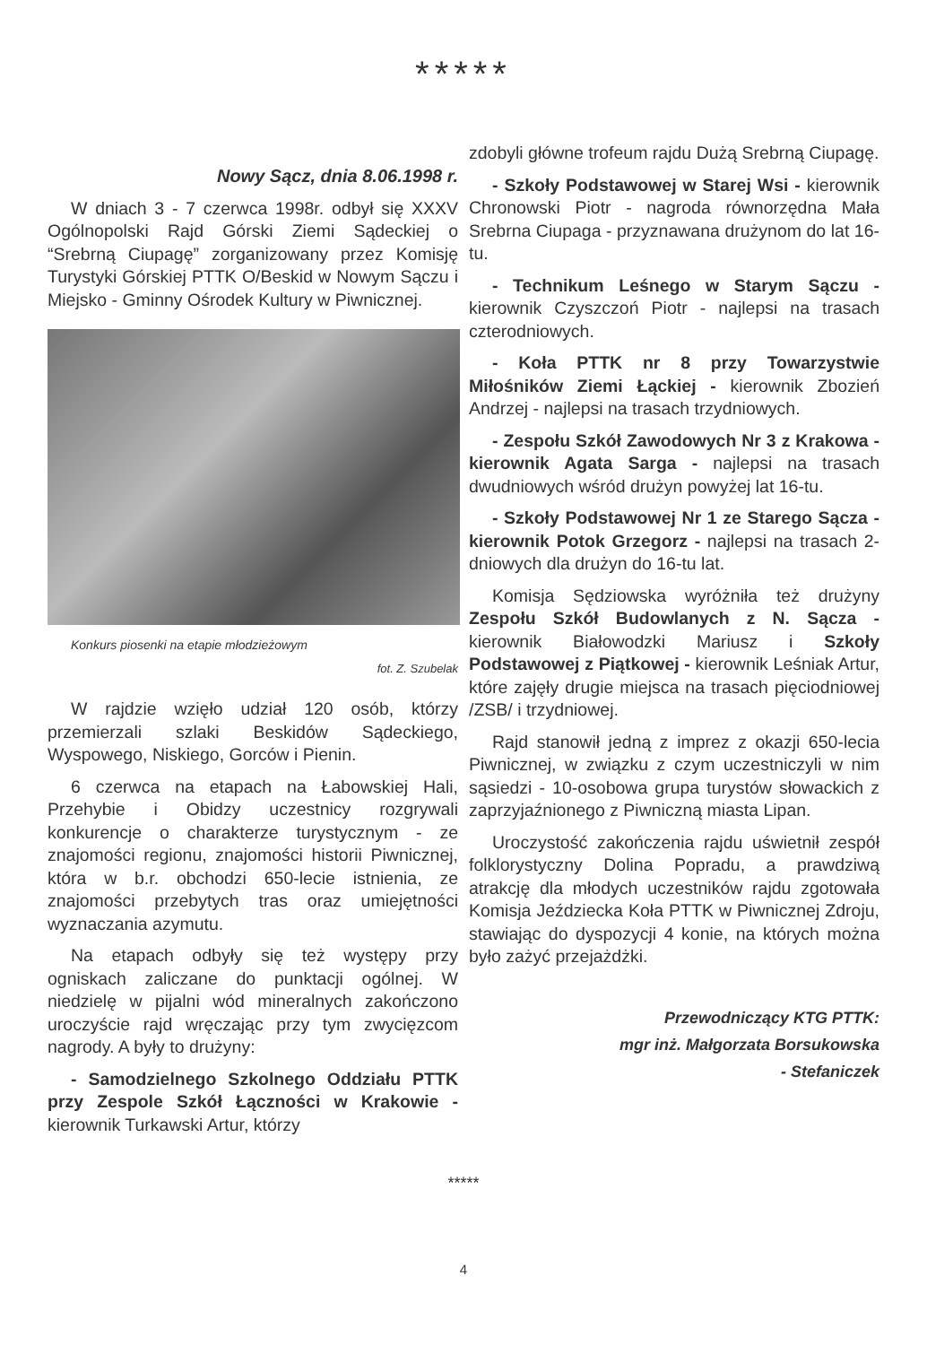*****
Nowy Sącz, dnia 8.06.1998 r.
W dniach 3 - 7 czerwca 1998r. odbył się XXXV Ogólnopolski Rajd Górski Ziemi Sądeckiej o “Srebrną Ciupagę” zorganizowany przez Komisję Turystyki Górskiej PTTK O/Beskid w Nowym Sączu i Miejsko - Gminny Ośrodek Kultury w Piwnicznej.
Konkurs piosenki na etapie młodzieżowym
fot. Z. Szubelak
W rajdzie wzięło udział 120 osób, którzy przemierzali szlaki Beskidów Sądeckiego, Wyspowego, Niskiego, Gorców i Pienin.
6 czerwca na etapach na Łabowskiej Hali, Przehybie i Obidzy uczestnicy rozgrywali konkurencje o charakterze turystycznym - ze znajomości regionu, znajomości historii Piwnicznej, która w b.r. obchodzi 650-lecie istnienia, ze znajomości przebytych tras oraz umiejętności wyznaczania azymutu.
Na etapach odbyły się też występy przy ogniskach zaliczane do punktacji ogólnej. W niedzielę w pijalni wód mineralnych zakończono uroczyście rajd wręczając przy tym zwycięzcom nagrody. A były to drużyny:
- Samodzielnego Szkolnego Oddziału PTTK przy Zespole Szkół Łączności w Krakowie - kierownik Turkawski Artur, którzy
zdobyli główne trofeum rajdu Dużą Srebrną Ciupagę.
- Szkoły Podstawowej w Starej Wsi - kierownik Chronowski Piotr - nagroda równorzędna Mała Srebrna Ciupaga - przyznawana drużynom do lat 16-tu.
- Technikum Leśnego w Starym Sączu - kierownik Czyszczoń Piotr - najlepsi na trasach czterodniowych.
- Koła PTTK nr 8 przy Towarzystwie Miłośników Ziemi Łąckiej - kierownik Zbozień Andrzej - najlepsi na trasach trzydniowych.
- Zespołu Szkół Zawodowych Nr 3 z Krakowa - kierownik Agata Sarga - najlepsi na trasach dwudniowych wśród drużyn powyżej lat 16-tu.
- Szkoły Podstawowej Nr 1 ze Starego Sącza - kierownik Potok Grzegorz - najlepsi na trasach 2-dniowych dla drużyn do 16-tu lat.
Komisja Sędziowska wyróżniła też drużyny Zespołu Szkół Budowlanych z N. Sącza - kierownik Białowodzki Mariusz i Szkoły Podstawowej z Piątkowej - kierownik Leśniak Artur, które zajęły drugie miejsca na trasach pięciodniowej /ZSB/ i trzydniowej.
Rajd stanowił jedną z imprez z okazji 650-lecia Piwnicznej, w związku z czym uczestniczyli w nim sąsiedzi - 10-osobowa grupa turystów słowackich z zaprzyjaźnionego z Piwniczną miasta Lipan.
Uroczystość zakończenia rajdu uświetnił zespół folklorystyczny Dolina Popradu, a prawdziwą atrakcję dla młodych uczestników rajdu zgotowała Komisja Jeździecka Koła PTTK w Piwnicznej Zdroju, stawiając do dyspozycji 4 konie, na których można było zażyć przejażdżki.
Przewodniczący KTG PTTK:
mgr inż. Małgorzata Borsukowska
- Stefaniczek
*****
4